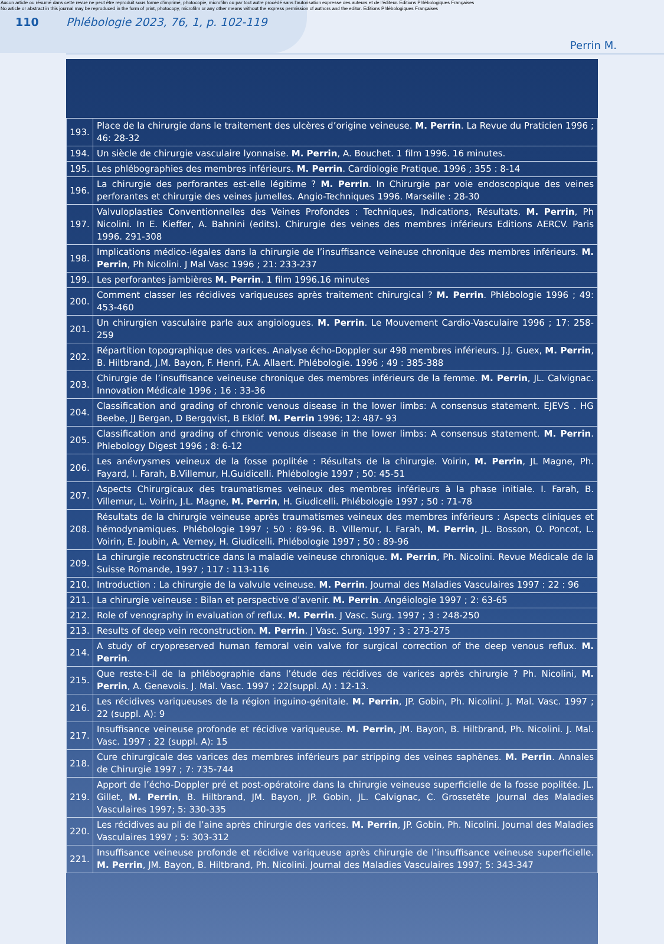Aucun article ou résumé dans cette revue ne peut être reproduit sous forme d'imprimé, photocopie, microfilm ou par tout autre procédé sans l'autorisation expresse des auteurs et de l'éditeur. Editions Phlébologiques Françaises
No article or abstract in this journal may be reproduced in the form of print, photocopy, microfilm or any other means without the express permission of authors and the editor. Editions Phlébologiques Françaises
110 Phlébologie 2023, 76, 1, p. 102-119
Perrin M.
| 193. | Place de la chirurgie dans le traitement des ulcères d’origine veineuse. M. Perrin . La Revue du Praticien 1996 ; 46: 28-32 |
| 194. | Un siècle de chirurgie vasculaire lyonnaise. M. Perrin , A. Bouchet. 1 film 1996. 16 minutes. |
| 195. | Les phlébographies des membres inférieurs. M. Perrin . Cardiologie Pratique. 1996 ; 355 : 8-14 |
| 196. | La chirurgie des perforantes est-elle légitime ? M. Perrin . In Chirurgie par voie endoscopique des veines perforantes et chirurgie des veines jumelles. Angio-Techniques 1996. Marseille : 28-30 |
| 197. | Valvuloplasties Conventionnelles des Veines Profondes : Techniques, Indications, Résultats. M. Perrin , Ph Nicolini. In E. Kieffer, A. Bahnini (edits). Chirurgie des veines des membres inférieurs Editions AERCV. Paris 1996. 291-308 |
| 198. | Implications médico-légales dans la chirurgie de l’insuffisance veineuse chronique des membres inférieurs. M. Perrin , Ph Nicolini. J Mal Vasc 1996 ; 21: 233-237 |
| 199. | Les perforantes jambières M. Perrin . 1 film 1996.16 minutes |
| 200. | Comment classer les récidives variqueuses après traitement chirurgical ? M. Perrin . Phlébologie 1996 ; 49: 453-460 |
| 201. | Un chirurgien vasculaire parle aux angiologues. M. Perrin . Le Mouvement Cardio-Vasculaire 1996 ; 17: 258-259 |
| 202. | Répartition topographique des varices. Analyse écho-Doppler sur 498 membres inférieurs. J.J. Guex, M. Perrin , B. Hiltbrand, J.M. Bayon, F. Henri, F.A. Allaert. Phlébologie. 1996 ; 49 : 385-388 |
| 203. | Chirurgie de l’insuffisance veineuse chronique des membres inférieurs de la femme. M. Perrin , JL. Calvignac. Innovation Médicale 1996 ; 16 : 33-36 |
| 204. | Classification and grading of chronic venous disease in the lower limbs: A consensus statement. EJEVS . HG Beebe, JJ Bergan, D Bergqvist, B Eklöf. M. Perrin 1996; 12: 487- 93 |
| 205. | Classification and grading of chronic venous disease in the lower limbs: A consensus statement. M. Perrin . Phlebology Digest 1996 ; 8: 6-12 |
| 206. | Les anévrysmes veineux de la fosse poplitée : Résultats de la chirurgie. Voirin, M. Perrin , JL Magne, Ph. Fayard, I. Farah, B.Villemur, H.Guidicelli. Phlébologie 1997 ; 50: 45-51 |
| 207. | Aspects Chirurgicaux des traumatismes veineux des membres inférieurs à la phase initiale. I. Farah, B. Villemur, L. Voirin, J.L. Magne, M. Perrin , H. Giudicelli. Phlébologie 1997 ; 50 : 71-78 |
| 208. | Résultats de la chirurgie veineuse après traumatismes veineux des membres inférieurs : Aspects cliniques et hémodynamiques. Phlébologie 1997 ; 50 : 89-96. B. Villemur, I. Farah, M. Perrin , JL. Bosson, O. Poncot, L. Voirin, E. Joubin, A. Verney, H. Giudicelli. Phlébologie 1997 ; 50 : 89-96 |
| 209. | La chirurgie reconstructrice dans la maladie veineuse chronique. M. Perrin , Ph. Nicolini. Revue Médicale de la Suisse Romande, 1997 ; 117 : 113-116 |
| 210. | Introduction : La chirurgie de la valvule veineuse. M. Perrin . Journal des Maladies Vasculaires 1997 : 22 : 96 |
| 211. | La chirurgie veineuse : Bilan et perspective d’avenir. M. Perrin . Angéiologie 1997 ; 2: 63-65 |
| 212. | Role of venography in evaluation of reflux. M. Perrin . J Vasc. Surg. 1997 ; 3 : 248-250 |
| 213. | Results of deep vein reconstruction. M. Perrin . J Vasc. Surg. 1997 ; 3 : 273-275 |
| 214. | A study of cryopreserved human femoral vein valve for surgical correction of the deep venous reflux. M. Perrin . |
| 215. | Que reste-t-il de la phlébographie dans l’étude des récidives de varices après chirurgie ? Ph. Nicolini, M. Perrin , A. Genevois. J. Mal. Vasc. 1997 ; 22(suppl. A) : 12-13. |
| 216. | Les récidives variqueuses de la région inguino-génitale. M. Perrin , JP. Gobin, Ph. Nicolini. J. Mal. Vasc. 1997 ; 22 (suppl. A): 9 |
| 217. | Insuffisance veineuse profonde et récidive variqueuse. M. Perrin , JM. Bayon, B. Hiltbrand, Ph. Nicolini. J. Mal. Vasc. 1997 ; 22 (suppl. A): 15 |
| 218. | Cure chirurgicale des varices des membres inférieurs par stripping des veines saphènes. M. Perrin . Annales de Chirurgie 1997 ; 7: 735-744 |
| 219. | Apport de l’écho-Doppler pré et post-opératoire dans la chirurgie veineuse superficielle de la fosse poplitée. JL. Gillet, M. Perrin , B. Hiltbrand, JM. Bayon, JP. Gobin, JL. Calvignac, C. Grossetête Journal des Maladies Vasculaires 1997; 5: 330-335 |
| 220. | Les récidives au pli de l’aine après chirurgie des varices. M. Perrin , JP. Gobin, Ph. Nicolini. Journal des Maladies Vasculaires 1997 ; 5: 303-312 |
| 221. | Insuffisance veineuse profonde et récidive variqueuse après chirurgie de l’insuffisance veineuse superficielle. M. Perrin , JM. Bayon, B. Hiltbrand, Ph. Nicolini. Journal des Maladies Vasculaires 1997; 5: 343-347 |